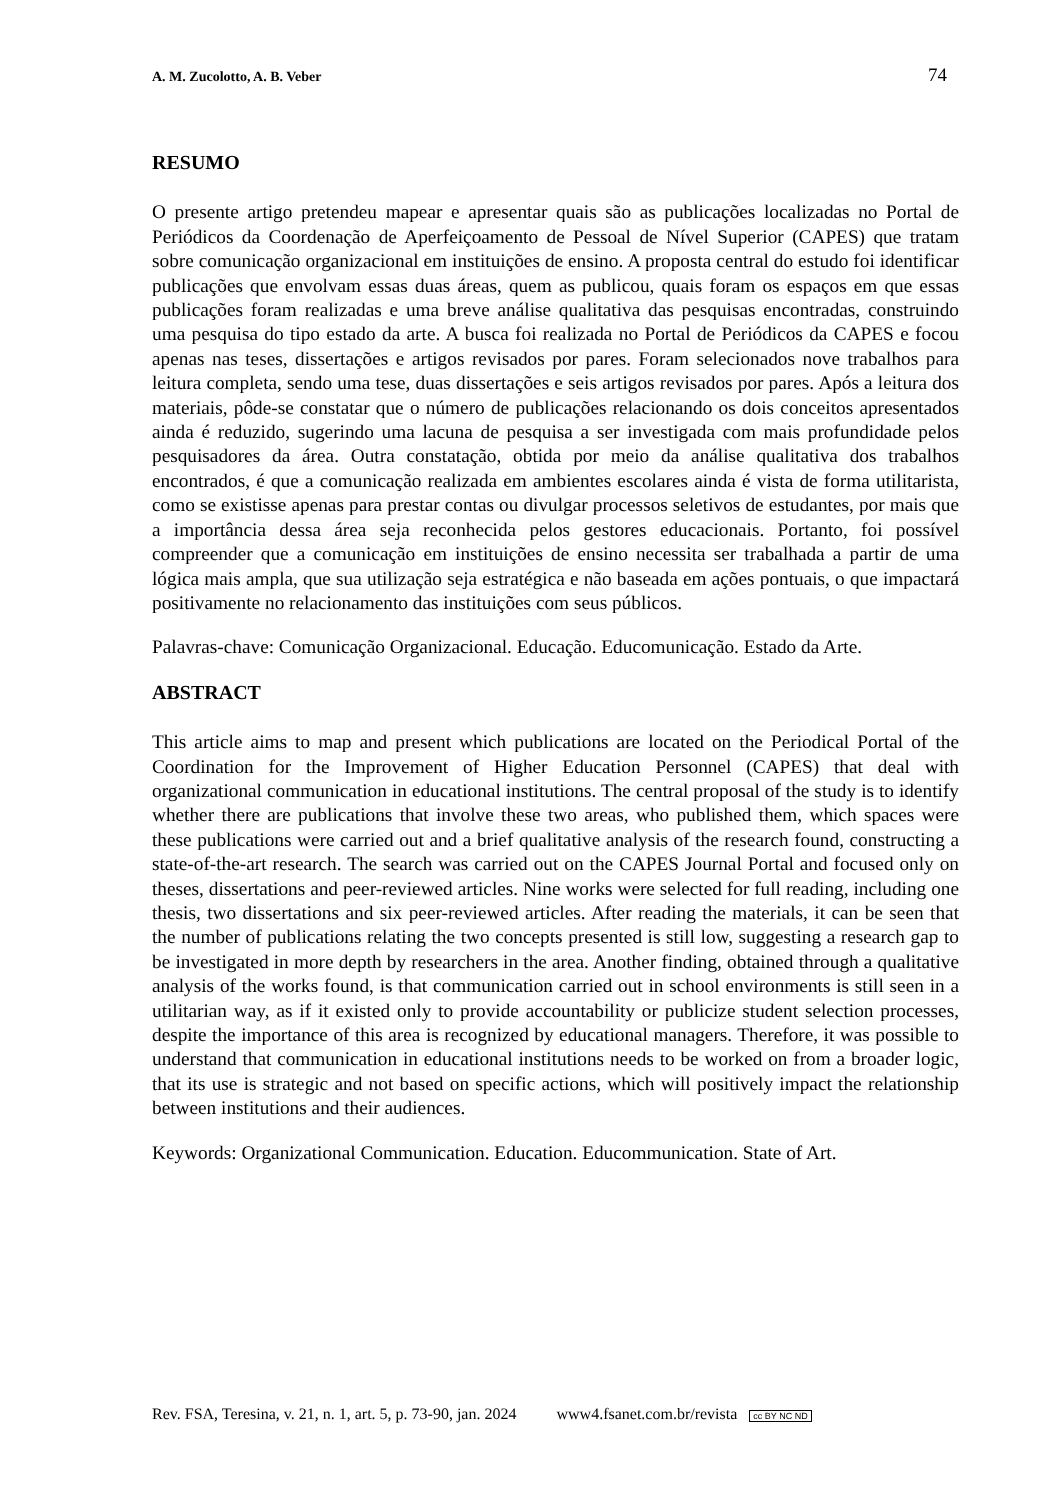A. M. Zucolotto, A. B. Veber 74
RESUMO
O presente artigo pretendeu mapear e apresentar quais são as publicações localizadas no Portal de Periódicos da Coordenação de Aperfeiçoamento de Pessoal de Nível Superior (CAPES) que tratam sobre comunicação organizacional em instituições de ensino. A proposta central do estudo foi identificar publicações que envolvam essas duas áreas, quem as publicou, quais foram os espaços em que essas publicações foram realizadas e uma breve análise qualitativa das pesquisas encontradas, construindo uma pesquisa do tipo estado da arte. A busca foi realizada no Portal de Periódicos da CAPES e focou apenas nas teses, dissertações e artigos revisados por pares. Foram selecionados nove trabalhos para leitura completa, sendo uma tese, duas dissertações e seis artigos revisados por pares. Após a leitura dos materiais, pôde-se constatar que o número de publicações relacionando os dois conceitos apresentados ainda é reduzido, sugerindo uma lacuna de pesquisa a ser investigada com mais profundidade pelos pesquisadores da área. Outra constatação, obtida por meio da análise qualitativa dos trabalhos encontrados, é que a comunicação realizada em ambientes escolares ainda é vista de forma utilitarista, como se existisse apenas para prestar contas ou divulgar processos seletivos de estudantes, por mais que a importância dessa área seja reconhecida pelos gestores educacionais. Portanto, foi possível compreender que a comunicação em instituições de ensino necessita ser trabalhada a partir de uma lógica mais ampla, que sua utilização seja estratégica e não baseada em ações pontuais, o que impactará positivamente no relacionamento das instituições com seus públicos.
Palavras-chave: Comunicação Organizacional. Educação. Educomunicação. Estado da Arte.
ABSTRACT
This article aims to map and present which publications are located on the Periodical Portal of the Coordination for the Improvement of Higher Education Personnel (CAPES) that deal with organizational communication in educational institutions. The central proposal of the study is to identify whether there are publications that involve these two areas, who published them, which spaces were these publications were carried out and a brief qualitative analysis of the research found, constructing a state-of-the-art research. The search was carried out on the CAPES Journal Portal and focused only on theses, dissertations and peer-reviewed articles. Nine works were selected for full reading, including one thesis, two dissertations and six peer-reviewed articles. After reading the materials, it can be seen that the number of publications relating the two concepts presented is still low, suggesting a research gap to be investigated in more depth by researchers in the area. Another finding, obtained through a qualitative analysis of the works found, is that communication carried out in school environments is still seen in a utilitarian way, as if it existed only to provide accountability or publicize student selection processes, despite the importance of this area is recognized by educational managers. Therefore, it was possible to understand that communication in educational institutions needs to be worked on from a broader logic, that its use is strategic and not based on specific actions, which will positively impact the relationship between institutions and their audiences.
Keywords: Organizational Communication. Education. Educommunication. State of Art.
Rev. FSA, Teresina, v. 21, n. 1, art. 5, p. 73-90, jan. 2024 www4.fsanet.com.br/revista cc BY NC ND